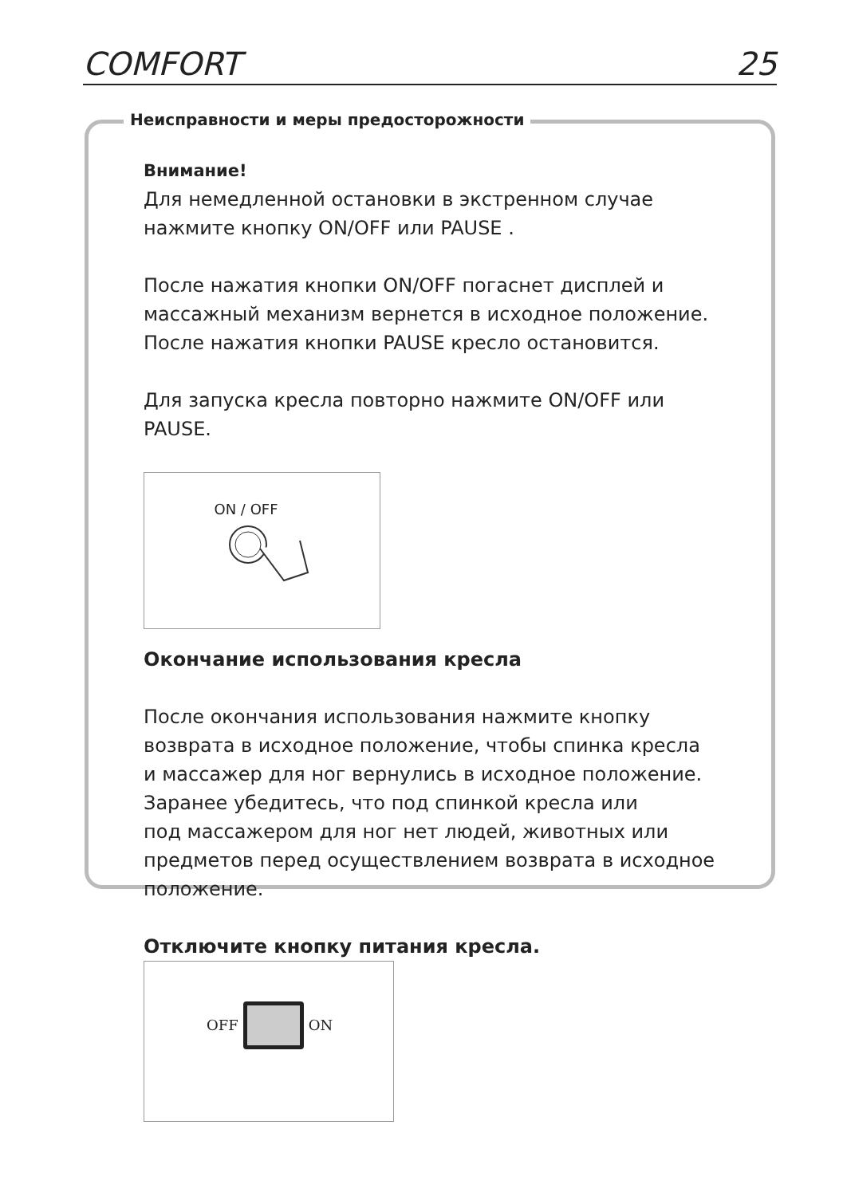COMFORT 25
Неисправности и меры предосторожности
Внимание!
Для немедленной остановки в экстренном случае
нажмите кнопку ON/OFF или PAUSE .
После нажатия кнопки ON/OFF погаснет дисплей и
массажный механизм вернется в исходное положение.
После нажатия кнопки PAUSE кресло остановится.
Для запуска кресла повторно нажмите ON/OFF или
PAUSE.
ON / OFF
Окончание использования кресла
После окончания использования нажмите кнопку
возврата в исходное положение, чтобы спинка кресла
и массажер для ног вернулись в исходное положение.
Заранее убедитесь, что под спинкой кресла или
под массажером для ног нет людей, животных или
предметов перед осуществлением возврата в исходное
положение.
Отключите кнопку питания кресла.
OFF ON